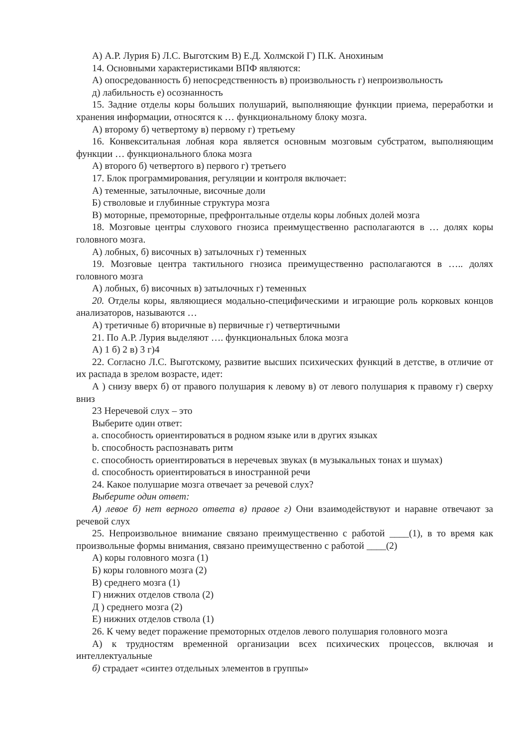А) А.Р. Лурия Б) Л.С. Выготским В) Е.Д. Холмской Г) П.К. Анохиным
14. Основными характеристиками ВПФ являются:
А) опосредованность б) непосредственность в) произвольность г) непроизвольность
д) лабильность е) осознанность
15. Задние отделы коры больших полушарий, выполняющие функции приема, переработки и хранения информации, относятся к … функциональному блоку мозга.
А) второму б) четвертому в) первому г) третьему
16. Конвекситальная лобная кора является основным мозговым субстратом, выполняющим функции … функционального блока мозга
А) второго б) четвертого в) первого г) третьего
17. Блок программирования, регуляции и контроля включает:
А) теменные, затылочные, височные доли
Б) стволовые и глубинные структура мозга
В) моторные, премоторные, префронтальные отделы коры лобных долей мозга
18. Мозговые центры слухового гнозиса преимущественно располагаются в … долях коры головного мозга.
А) лобных, б) височных в) затылочных г) теменных
19. Мозговые центра тактильного гнозиса преимущественно располагаются в ….. долях головного мозга
А) лобных, б) височных в) затылочных г) теменных
20. Отделы коры, являющиеся модально-специфическими и играющие роль корковых концов анализаторов, называются …
А) третичные б) вторичные в) первичные г) четвертичными
21. По А.Р. Лурия выделяют …. функциональных блока мозга
А) 1 б) 2 в) 3 г)4
22. Согласно Л.С. Выготскому, развитие высших психических функций в детстве, в отличие от их распада в зрелом возрасте, идет:
А ) снизу вверх б) от правого полушария к левому в) от левого полушария к правому г) сверху вниз
23 Неречевой слух – это
Выберите один ответ:
a. способность ориентироваться в родном языке или в других языках
b. способность распознавать ритм
c. способность ориентироваться в неречевых звуках (в музыкальных тонах и шумах)
d. способность ориентироваться в иностранной речи
24. Какое полушарие мозга отвечает за речевой слух?
Выберите один ответ:
А) левое б) нет верного ответа в) правое г) Они взаимодействуют и наравне отвечают за речевой слух
25. Непроизвольное внимание связано преимущественно с работой ____(1), в то время как произвольные формы внимания, связано преимущественно с работой ____(2)
А) коры головного мозга (1)
Б) коры головного мозга (2)
В) среднего мозга (1)
Г) нижних отделов ствола (2)
Д ) среднего мозга (2)
Е) нижних отделов ствола (1)
26. К чему ведет поражение премоторных отделов левого полушария головного мозга
А) к трудностям временной организации всех психических процессов, включая и интеллектуальные
б) страдает «синтез отдельных элементов в группы»